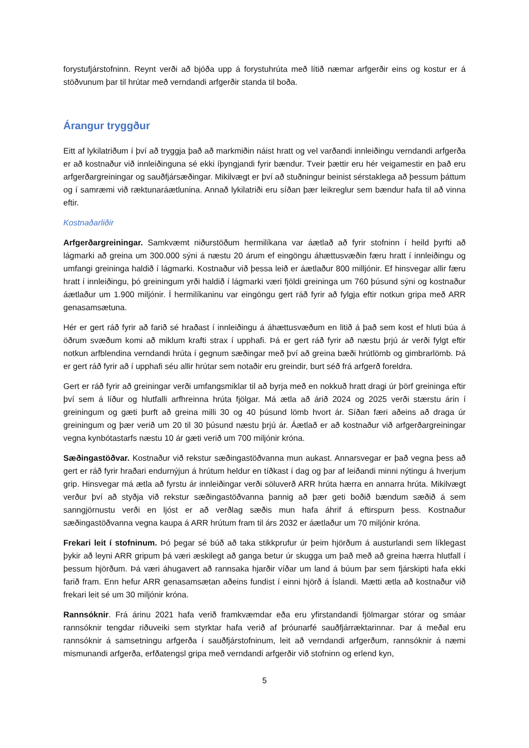forystufjárstofninn. Reynt verði að bjóða upp á forystuhrúta með lítið næmar arfgerðir eins og kostur er á stöðvunum þar til hrútar með verndandi arfgerðir standa til boða.
Árangur tryggður
Eitt af lykilatriðum í því að tryggja það að markmiðin náist hratt og vel varðandi innleiðingu verndandi arfgerða er að kostnaður við innleiðinguna sé ekki íþyngjandi fyrir bændur. Tveir þættir eru hér veigamestir en það eru arfgerðargreiningar og sauðfjársæðingar. Mikilvægt er því að stuðningur beinist sérstaklega að þessum þáttum og í samræmi við ræktunaráætlunina. Annað lykilatriði eru síðan þær leikreglur sem bændur hafa til að vinna eftir.
Kostnaðarliðir
Arfgerðargreiningar. Samkvæmt niðurstöðum hermilíkana var áætlað að fyrir stofninn í heild þyrfti að lágmarki að greina um 300.000 sýni á næstu 20 árum ef eingöngu áhættusvæðin færu hratt í innleiðingu og umfangi greininga haldið í lágmarki. Kostnaður við þessa leið er áætlaður 800 milljónir. Ef hinsvegar allir færu hratt í innleiðingu, þó greiningum yrði haldið í lágmarki væri fjöldi greininga um 760 þúsund sýni og kostnaður áætlaður um 1.900 miljónir. Í hermilíkaninu var eingöngu gert ráð fyrir að fylgja eftir notkun gripa með ARR genasamsætuna.
Hér er gert ráð fyrir að farið sé hraðast í innleiðingu á áhættusvæðum en litið á það sem kost ef hluti búa á öðrum svæðum komi að miklum krafti strax í upphafi. Þá er gert ráð fyrir að næstu þrjú ár verði fylgt eftir notkun arfblendina verndandi hrúta í gegnum sæðingar með því að greina bæði hrútlömb og gimbrarlömb. Þá er gert ráð fyrir að í upphafi séu allir hrútar sem notaðir eru greindir, burt séð frá arfgerð foreldra.
Gert er ráð fyrir að greiningar verði umfangsmiklar til að byrja með en nokkuð hratt dragi úr þörf greininga eftir því sem á líður og hlutfalli arfhreinna hrúta fjölgar. Má ætla að árið 2024 og 2025 verði stærstu árin í greiningum og gæti þurft að greina milli 30 og 40 þúsund lömb hvort ár. Síðan færi aðeins að draga úr greiningum og þær verið um 20 til 30 þúsund næstu þrjú ár. Áætlað er að kostnaður við arfgerðargreiningar vegna kynbótastarfs næstu 10 ár gæti verið um 700 miljónir króna.
Sæðingastöðvar. Kostnaður við rekstur sæðingastöðvanna mun aukast. Annarsvegar er það vegna þess að gert er ráð fyrir hraðari endurnýjun á hrútum heldur en tíðkast í dag og þar af leiðandi minni nýtingu á hverjum grip. Hinsvegar má ætla að fyrstu ár innleiðingar verði söluverð ARR hrúta hærra en annarra hrúta. Mikilvægt verður því að styðja við rekstur sæðingastöðvanna þannig að þær geti boðið bændum sæðið á sem sanngjörnustu verði en ljóst er að verðlag sæðis mun hafa áhrif á eftirspurn þess. Kostnaður sæðingastöðvanna vegna kaupa á ARR hrútum fram til árs 2032 er áætlaður um 70 miljónir króna.
Frekari leit í stofninum. Þó þegar sé búð að taka stikkprufur úr þeim hjörðum á austurlandi sem líklegast þykir að leyni ARR gripum þá væri æskilegt að ganga betur úr skugga um það með að greina hærra hlutfall í þessum hjörðum. Þá væri áhugavert að rannsaka hjarðir víðar um land á búum þar sem fjárskipti hafa ekki farið fram. Enn hefur ARR genasamsætan aðeins fundist í einni hjörð á Íslandi. Mætti ætla að kostnaður við frekari leit sé um 30 miljónir króna.
Rannsóknir. Frá árinu 2021 hafa verið framkvæmdar eða eru yfirstandandi fjölmargar stórar og smáar rannsóknir tengdar riðuveiki sem styrktar hafa verið af þróunarfé sauðfjárræktarinnar. Þar á meðal eru rannsóknir á samsetningu arfgerða í sauðfjárstofninum, leit að verndandi arfgerðum, rannsóknir á næmi mismunandi arfgerða, erfðatengsl gripa með verndandi arfgerðir við stofninn og erlend kyn,
5